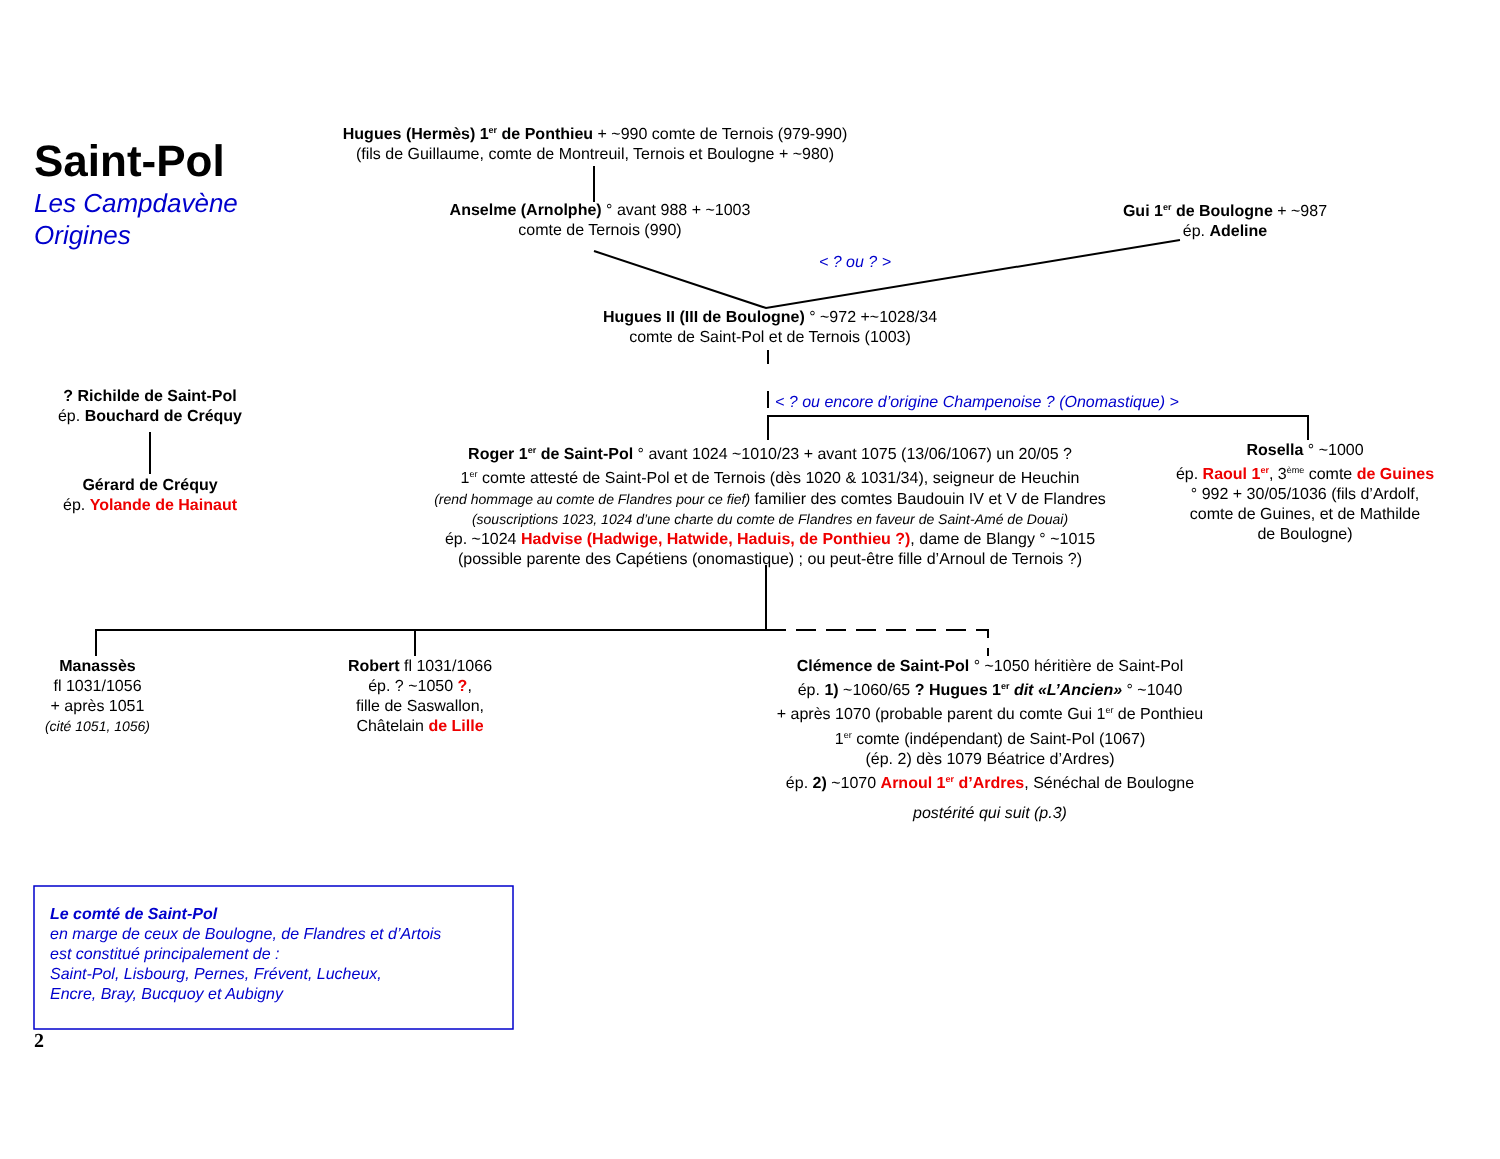Saint-Pol
Les Campdavène
Origines
Hugues (Hermès) 1<sup>er</sup> de Ponthieu + ~990 comte de Ternois (979-990)
(fils de Guillaume, comte de Montreuil, Ternois et Boulogne + ~980)
Anselme (Arnolphe) ° avant 988 + ~1003
comte de Ternois (990)
Gui 1<sup>er</sup> de Boulogne + ~987
ép. Adeline
< ? ou ? >
Hugues II (III de Boulogne) ° ~972 +~1028/34
comte de Saint-Pol et de Ternois (1003)
? Richilde de Saint-Pol
ép. Bouchard de Créquy
< ? ou encore d’origine Champenoise ? (Onomastique) >
Gérard de Créquy
ép. Yolande de Hainaut
Roger 1<sup>er</sup> de Saint-Pol ° avant 1024 ~1010/23 + avant 1075 (13/06/1067) un 20/05 ?
1<sup>er</sup> comte attesté de Saint-Pol et de Ternois (dès 1020 & 1031/34), seigneur de Heuchin
(rend hommage au comte de Flandres pour ce fief) familier des comtes Baudouin IV et V de Flandres
(souscriptions 1023, 1024 d’une charte du comte de Flandres en faveur de Saint-Amé de Douai)
ép. ~1024 Hadvise (Hadwige, Hatwide, Haduis, de Ponthieu ?), dame de Blangy ° ~1015
(possible parente des Capétiens (onomastique) ; ou peut-être fille d’Arnoul de Ternois ?)
Rosella ° ~1000
ép. Raoul 1<sup>er</sup>, 3<sup>ème</sup> comte de Guines
° 992 + 30/05/1036 (fils d’Ardolf,
comte de Guines, et de Mathilde
de Boulogne)
Manassès
fl 1031/1056
+ après 1051
(cité 1051, 1056)
Robert fl 1031/1066
ép. ? ~1050 ?,
fille de Saswallon,
Châtelain de Lille
Clémence de Saint-Pol ° ~1050 héritière de Saint-Pol
ép. 1) ~1060/65 ? Hugues 1<sup>er</sup> dit «L’Ancien» ° ~1040
+ après 1070 (probable parent du comte Gui 1<sup>er</sup> de Ponthieu
1<sup>er</sup> comte (indépendant) de Saint-Pol (1067)
(ép. 2) dès 1079 Béatrice d’Ardres)
ép. 2) ~1070 Arnoul 1<sup>er</sup> d’Ardres, Sénéchal de Boulogne
postérité qui suit (p.3)
Le comté de Saint-Pol
en marge de ceux de Boulogne, de Flandres et d’Artois
est constitué principalement de :
Saint-Pol, Lisbourg, Pernes, Frévent, Lucheux,
Encre, Bray, Bucquoy et Aubigny
2